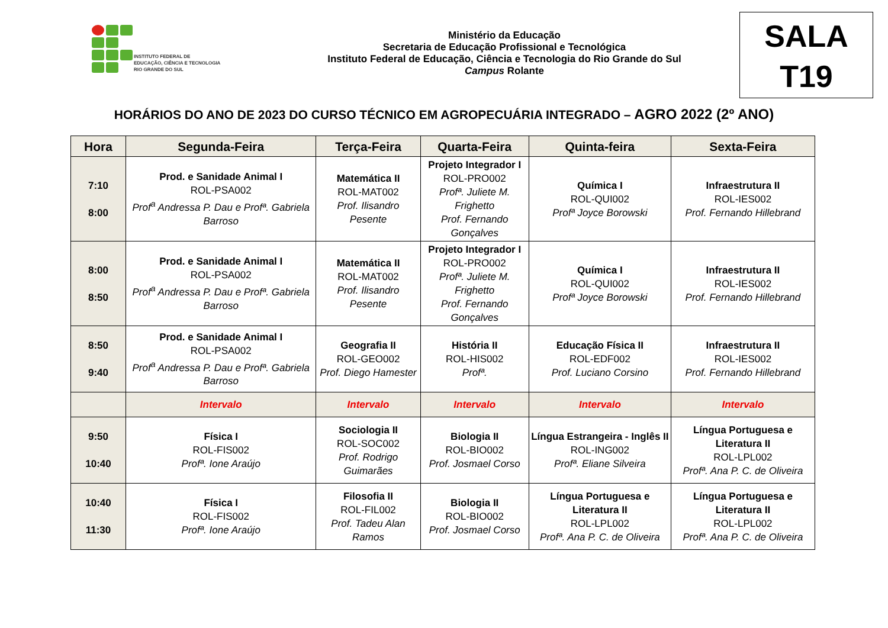INSTITUTO FEDERAL DE
EDUCAÇÃO, CIÊNCIA E TECNOLOGIA
RIO GRANDE DO SUL
Ministério da Educação
Secretaria de Educação Profissional e Tecnológica
Instituto Federal de Educação, Ciência e Tecnologia do Rio Grande do Sul
Campus Rolante
SALA
T19
HORÁRIOS DO ANO DE 2023 DO CURSO TÉCNICO EM AGROPECUÁRIA INTEGRADO – AGRO 2022 (2º ANO)
| Hora | Segunda-Feira | Terça-Feira | Quarta-Feira | Quinta-feira | Sexta-Feira |
| --- | --- | --- | --- | --- | --- |
| 7:10 8:00 | Prod. e Sanidade Animal I ROL-PSA002 Prof<sup>a</sup> Andressa P. Dau e Profª. Gabriela Barroso | Matemática II ROL-MAT002 Prof. Ilisandro Pesente | Projeto Integrador I ROL-PRO002 Profª. Juliete M. Frighetto Prof. Fernando Gonçalves | Química I ROL-QUI002 Profª Joyce Borowski | Infraestrutura II ROL-IES002 Prof. Fernando Hillebrand |
| 8:00 8:50 | Prod. e Sanidade Animal I ROL-PSA002 Prof<sup>a</sup> Andressa P. Dau e Profª. Gabriela Barroso | Matemática II ROL-MAT002 Prof. Ilisandro Pesente | Projeto Integrador I ROL-PRO002 Profª. Juliete M. Frighetto Prof. Fernando Gonçalves | Química I ROL-QUI002 Profª Joyce Borowski | Infraestrutura II ROL-IES002 Prof. Fernando Hillebrand |
| 8:50 9:40 | Prod. e Sanidade Animal I ROL-PSA002 Prof<sup>a</sup> Andressa P. Dau e Profª. Gabriela Barroso | Geografia II ROL-GEO002 Prof. Diego Hamester | História II ROL-HIS002 Profª. | Educação Física II ROL-EDF002 Prof. Luciano Corsino | Infraestrutura II ROL-IES002 Prof. Fernando Hillebrand |
| | Intervalo | Intervalo | Intervalo | Intervalo | Intervalo |
| 9:50 10:40 | Física I ROL-FIS002 Profª. Ione Araújo | Sociologia II ROL-SOC002 Prof. Rodrigo Guimarães | Biologia II ROL-BIO002 Prof. Josmael Corso | Língua Estrangeira - Inglês II ROL-ING002 Profª. Eliane Silveira | Língua Portuguesa e Literatura II ROL-LPL002 Profª. Ana P. C. de Oliveira |
| 10:40 11:30 | Física I ROL-FIS002 Profª. Ione Araújo | Filosofia II ROL-FIL002 Prof. Tadeu Alan Ramos | Biologia II ROL-BIO002 Prof. Josmael Corso | Língua Portuguesa e Literatura II ROL-LPL002 Profª. Ana P. C. de Oliveira | Língua Portuguesa e Literatura II ROL-LPL002 Profª. Ana P. C. de Oliveira |